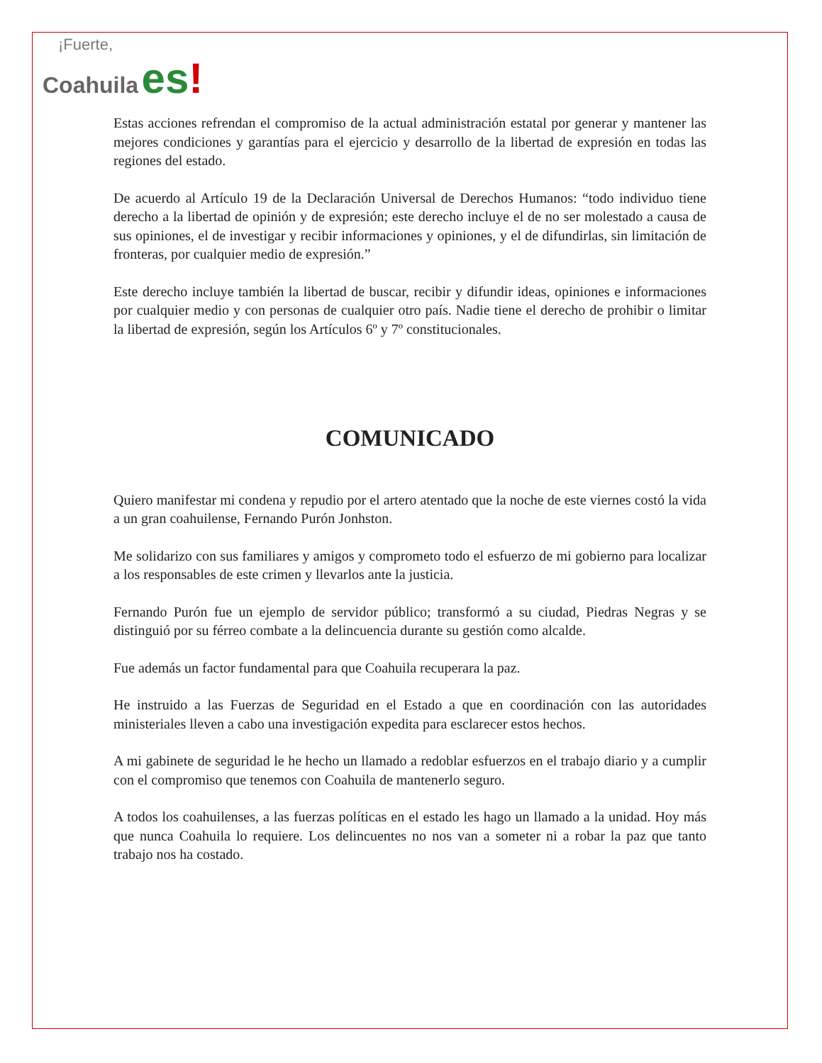¡Fuerte,
Coahuila es!
Estas acciones refrendan el compromiso de la actual administración estatal por generar y mantener las mejores condiciones y garantías para el ejercicio y desarrollo de la libertad de expresión en todas las regiones del estado.
De acuerdo al Artículo 19 de la Declaración Universal de Derechos Humanos: “todo individuo tiene derecho a la libertad de opinión y de expresión; este derecho incluye el de no ser molestado a causa de sus opiniones, el de investigar y recibir informaciones y opiniones, y el de difundirlas, sin limitación de fronteras, por cualquier medio de expresión.”
Este derecho incluye también la libertad de buscar, recibir y difundir ideas, opiniones e informaciones por cualquier medio y con personas de cualquier otro país. Nadie tiene el derecho de prohibir o limitar la libertad de expresión, según los Artículos 6º y 7º constitucionales.
COMUNICADO
Quiero manifestar mi condena y repudio por el artero atentado que la noche de este viernes costó la vida a un gran coahuilense, Fernando Purón Jonhston.
Me solidarizo con sus familiares y amigos y comprometo todo el esfuerzo de mi gobierno para localizar a los responsables de este crimen y llevarlos ante la justicia.
Fernando Purón fue un ejemplo de servidor público; transformó a su ciudad, Piedras Negras y se distinguió por su férreo combate a la delincuencia durante su gestión como alcalde.
Fue además un factor fundamental para que Coahuila recuperara la paz.
He instruido a las Fuerzas de Seguridad en el Estado a que en coordinación con las autoridades ministeriales lleven a cabo una investigación expedita para esclarecer estos hechos.
A mi gabinete de seguridad le he hecho un llamado a redoblar esfuerzos en el trabajo diario y a cumplir con el compromiso que tenemos con Coahuila de mantenerlo seguro.
A todos los coahuilenses, a las fuerzas políticas en el estado les hago un llamado a la unidad. Hoy más que nunca Coahuila lo requiere. Los delincuentes no nos van a someter ni a robar la paz que tanto trabajo nos ha costado.